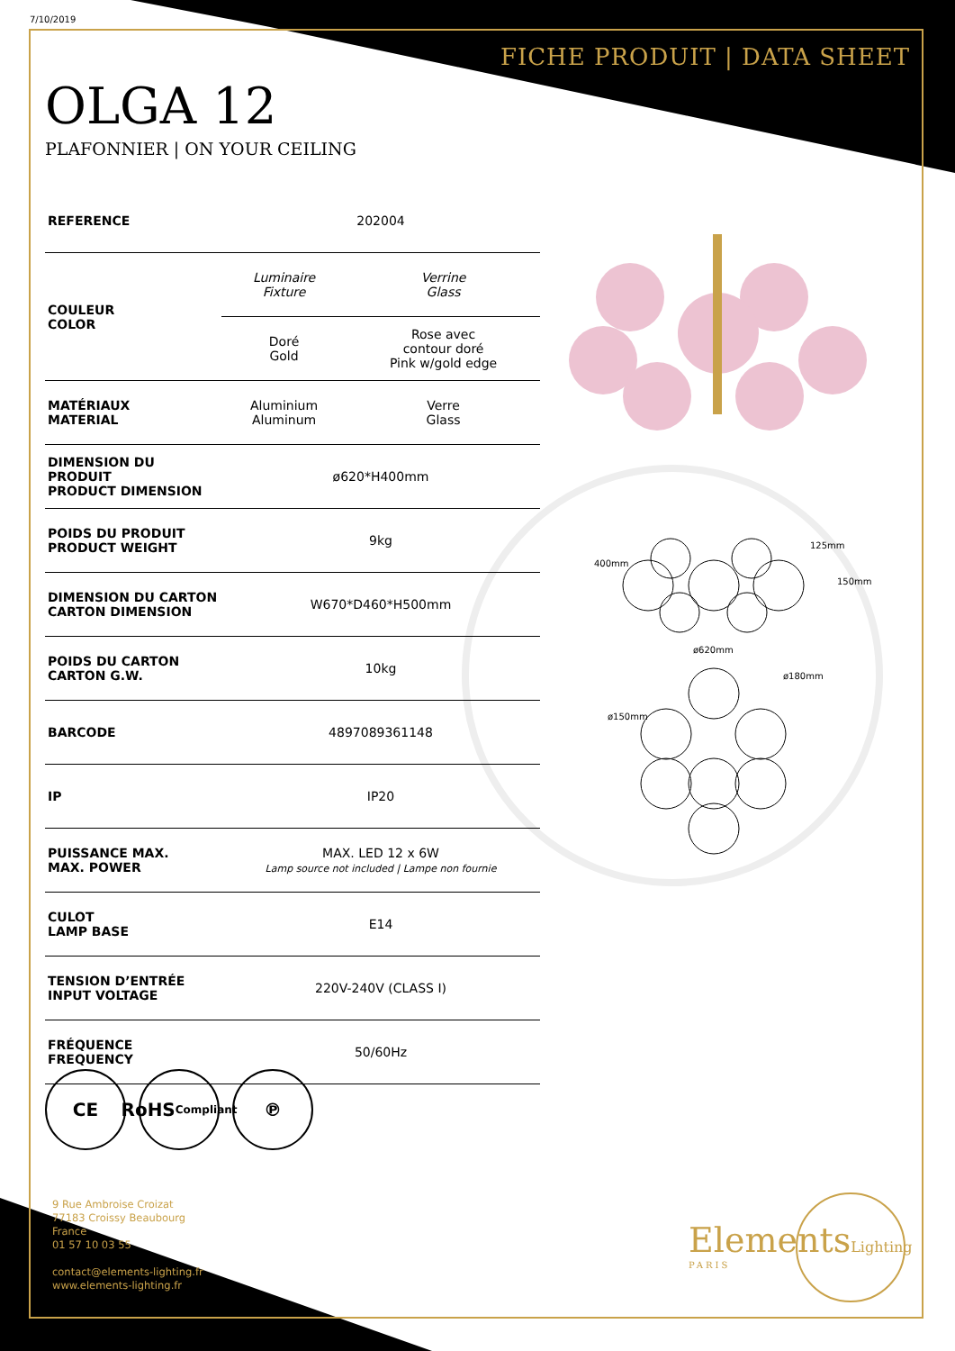7/10/2019
FICHE PRODUIT | DATA SHEET
OLGA 12
PLAFONNIER | ON YOUR CEILING
| REFERENCE | 202004 | |
| COULEUR COLOR | Luminaire Fixture | Verrine Glass |
| | Doré Gold | Rose avec contour doré Pink w/gold edge |
| MATÉRIAUX MATERIAL | Aluminium Aluminum | Verre Glass |
| DIMENSION DU PRODUIT PRODUCT DIMENSION | ø620*H400mm | |
| POIDS DU PRODUIT PRODUCT WEIGHT | 9kg | |
| DIMENSION DU CARTON CARTON DIMENSION | W670*D460*H500mm | |
| POIDS DU CARTON CARTON G.W. | 10kg | |
| BARCODE | 4897089361148 | |
| IP | IP20 | |
| PUISSANCE MAX. MAX. POWER | MAX. LED 12 x 6W Lamp source not included / Lampe non fournie | |
| CULOT LAMP BASE | E14 | |
| TENSION D’ENTRÉE INPUT VOLTAGE | 220V-240V (CLASS I) | |
| FRÉQUENCE FREQUENCY | 50/60Hz | |
400mm
125mm
150mm
ø620mm
ø180mm
ø150mm
CE RoHS
Compliant
℗
9 Rue Ambroise Croizat
77183 Croissy Beaubourg
France
01 57 10 03 55
contact@elements-lighting.fr
www.elements-lighting.fr
ElementsLighting
PARIS